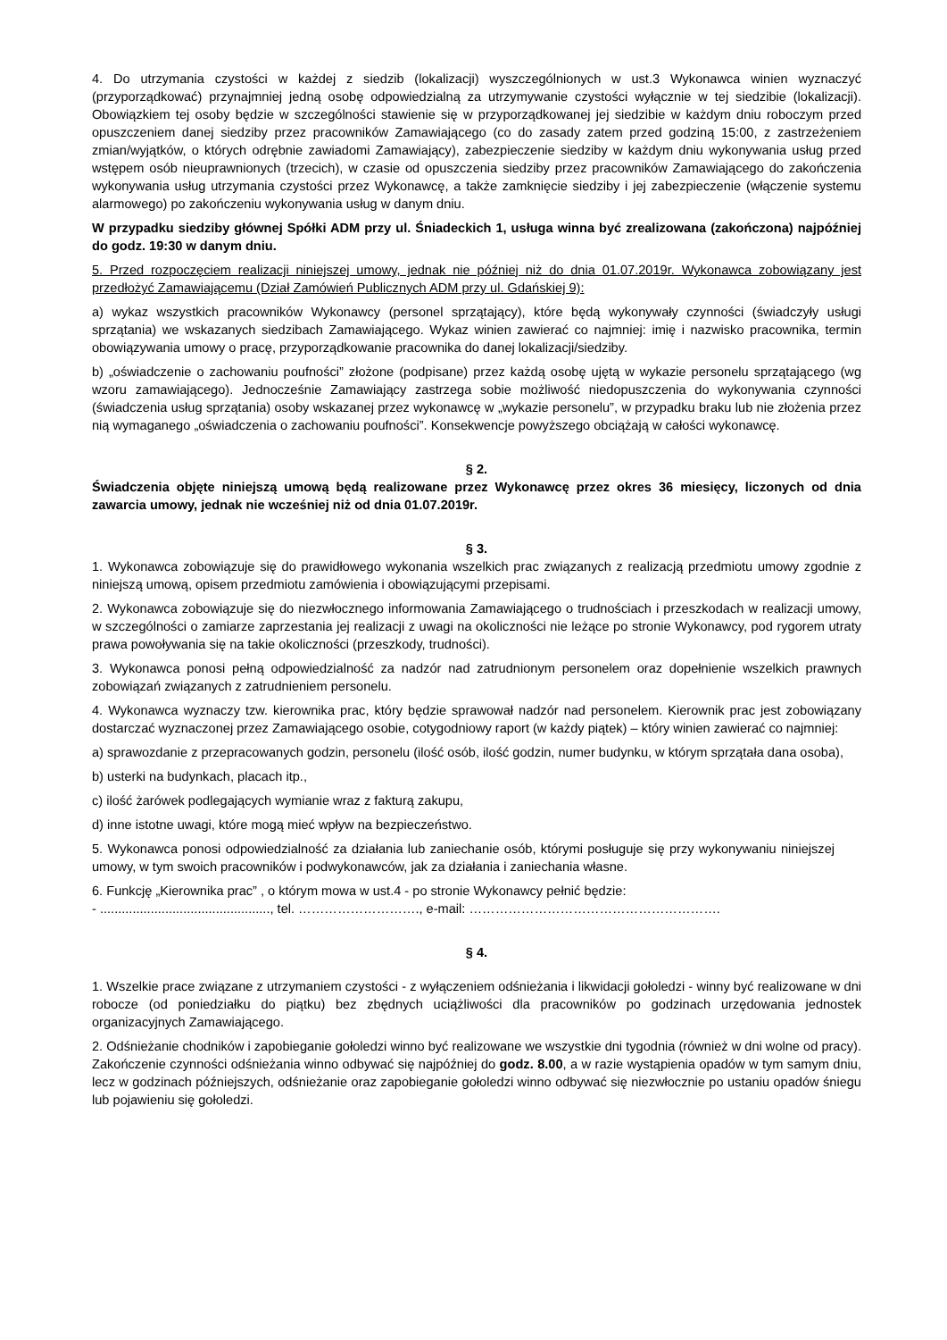4. Do utrzymania czystości w każdej z siedzib (lokalizacji) wyszczególnionych w ust.3 Wykonawca winien wyznaczyć (przyporządkować) przynajmniej jedną osobę odpowiedzialną za utrzymywanie czystości wyłącznie w tej siedzibie (lokalizacji). Obowiązkiem tej osoby będzie w szczególności stawienie się w przyporządkowanej jej siedzibie w każdym dniu roboczym przed opuszczeniem danej siedziby przez pracowników Zamawiającego (co do zasady zatem przed godziną 15:00, z zastrzeżeniem zmian/wyjątków, o których odrębnie zawiadomi Zamawiający), zabezpieczenie siedziby w każdym dniu wykonywania usług przed wstępem osób nieuprawnionych (trzecich), w czasie od opuszczenia siedziby przez pracowników Zamawiającego do zakończenia wykonywania usług utrzymania czystości przez Wykonawcę, a także zamknięcie siedziby i jej zabezpieczenie (włączenie systemu alarmowego) po zakończeniu wykonywania usług w danym dniu.
W przypadku siedziby głównej Spółki ADM przy ul. Śniadeckich 1, usługa winna być zrealizowana (zakończona) najpóźniej do godz. 19:30 w danym dniu.
5. Przed rozpoczęciem realizacji niniejszej umowy, jednak nie później niż do dnia 01.07.2019r. Wykonawca zobowiązany jest przedłożyć Zamawiającemu (Dział Zamówień Publicznych ADM przy ul. Gdańskiej 9):
a) wykaz wszystkich pracowników Wykonawcy (personel sprzątający), które będą wykonywały czynności (świadczyły usługi sprzątania) we wskazanych siedzibach Zamawiającego. Wykaz winien zawierać co najmniej: imię i nazwisko pracownika, termin obowiązywania umowy o pracę, przyporządkowanie pracownika do danej lokalizacji/siedziby.
b) „oświadczenie o zachowaniu poufności” złożone (podpisane) przez każdą osobę ujętą w wykazie personelu sprzątającego (wg wzoru zamawiającego). Jednocześnie Zamawiający zastrzega sobie możliwość niedopuszczenia do wykonywania czynności (świadczenia usług sprzątania) osoby wskazanej przez wykonawcę w „wykazie personelu”, w przypadku braku lub nie złożenia przez nią wymaganego „oświadczenia o zachowaniu poufności”. Konsekwencje powyższego obciążają w całości wykonawcę.
§ 2.
Świadczenia objęte niniejszą umową będą realizowane przez Wykonawcę przez okres 36 miesięcy, liczonych od dnia zawarcia umowy, jednak nie wcześniej niż od dnia 01.07.2019r.
§ 3.
1. Wykonawca zobowiązuje się do prawidłowego wykonania wszelkich prac związanych z realizacją przedmiotu umowy zgodnie z niniejszą umową, opisem przedmiotu zamówienia i obowiązującymi przepisami.
2. Wykonawca zobowiązuje się do niezwłocznego informowania Zamawiającego o trudnościach i przeszkodach w realizacji umowy, w szczególności o zamiarze zaprzestania jej realizacji z uwagi na okoliczności nie leżące po stronie Wykonawcy, pod rygorem utraty prawa powoływania się na takie okoliczności (przeszkody, trudności).
3. Wykonawca ponosi pełną odpowiedzialność za nadzór nad zatrudnionym personelem oraz dopełnienie wszelkich prawnych zobowiązań związanych z zatrudnieniem personelu.
4. Wykonawca wyznaczy tzw. kierownika prac, który będzie sprawował nadzór nad personelem. Kierownik prac jest zobowiązany dostarczać wyznaczonej przez Zamawiającego osobie, cotygodniowy raport (w każdy piątek) – który winien zawierać co najmniej:
a) sprawozdanie z przepracowanych godzin, personelu (ilość osób, ilość godzin, numer budynku, w którym sprzątała dana osoba),
b) usterki na budynkach, placach itp.,
c) ilość żarówek podlegających wymianie wraz z fakturą zakupu,
d) inne istotne uwagi, które mogą mieć wpływ na bezpieczeństwo.
5. Wykonawca ponosi odpowiedzialność za działania lub zaniechanie osób, którymi posługuje się przy wykonywaniu niniejszej umowy, w tym swoich pracowników i podwykonawców, jak za działania i zaniechania własne.
6. Funkcję „Kierownika prac” , o którym mowa w ust.4 - po stronie Wykonawcy pełnić będzie:
- ..............................................., tel. ………………………., e-mail: ………………………………………………….
§ 4.
1. Wszelkie prace związane z utrzymaniem czystości - z wyłączeniem odśnieżania i likwidacji gołoledzi - winny być realizowane w dni robocze (od poniedziałku do piątku) bez zbędnych uciążliwości dla pracowników po godzinach urzędowania jednostek organizacyjnych Zamawiającego.
2. Odśnieżanie chodników i zapobieganie gołoledzi winno być realizowane we wszystkie dni tygodnia (również w dni wolne od pracy). Zakończenie czynności odśnieżania winno odbywać się najpóźniej do godz. 8.00, a w razie wystąpienia opadów w tym samym dniu, lecz w godzinach późniejszych, odśnieżanie oraz zapobieganie gołoledzi winno odbywać się niezwłocznie po ustaniu opadów śniegu lub pojawieniu się gołoledzi.